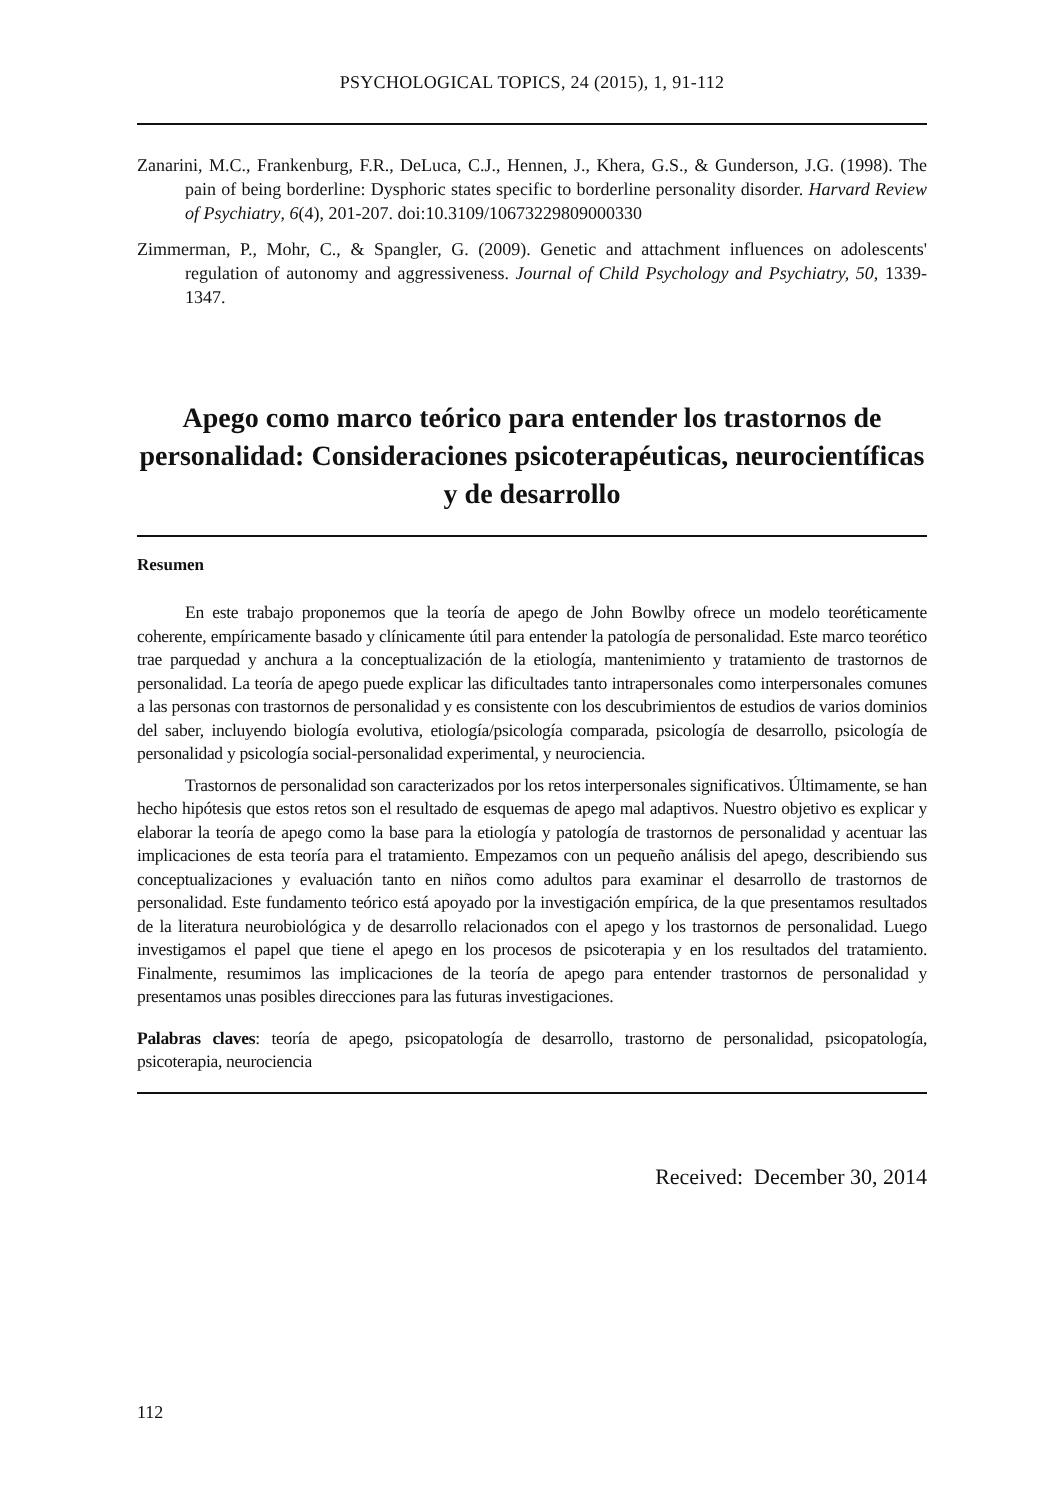PSYCHOLOGICAL TOPICS, 24 (2015), 1, 91-112
Zanarini, M.C., Frankenburg, F.R., DeLuca, C.J., Hennen, J., Khera, G.S., & Gunderson, J.G. (1998). The pain of being borderline: Dysphoric states specific to borderline personality disorder. Harvard Review of Psychiatry, 6(4), 201-207. doi:10.3109/10673229809000330
Zimmerman, P., Mohr, C., & Spangler, G. (2009). Genetic and attachment influences on adolescents' regulation of autonomy and aggressiveness. Journal of Child Psychology and Psychiatry, 50, 1339-1347.
Apego como marco teórico para entender los trastornos de personalidad: Consideraciones psicoterapéuticas, neurocientíficas y de desarrollo
Resumen
En este trabajo proponemos que la teoría de apego de John Bowlby ofrece un modelo teoréticamente coherente, empíricamente basado y clínicamente útil para entender la patología de personalidad. Este marco teorético trae parquedad y anchura a la conceptualización de la etiología, mantenimiento y tratamiento de trastornos de personalidad. La teoría de apego puede explicar las dificultades tanto intrapersonales como interpersonales comunes a las personas con trastornos de personalidad y es consistente con los descubrimientos de estudios de varios dominios del saber, incluyendo biología evolutiva, etiología/psicología comparada, psicología de desarrollo, psicología de personalidad y psicología social-personalidad experimental, y neurociencia.
Trastornos de personalidad son caracterizados por los retos interpersonales significativos. Últimamente, se han hecho hipótesis que estos retos son el resultado de esquemas de apego mal adaptivos. Nuestro objetivo es explicar y elaborar la teoría de apego como la base para la etiología y patología de trastornos de personalidad y acentuar las implicaciones de esta teoría para el tratamiento. Empezamos con un pequeño análisis del apego, describiendo sus conceptualizaciones y evaluación tanto en niños como adultos para examinar el desarrollo de trastornos de personalidad. Este fundamento teórico está apoyado por la investigación empírica, de la que presentamos resultados de la literatura neurobiológica y de desarrollo relacionados con el apego y los trastornos de personalidad. Luego investigamos el papel que tiene el apego en los procesos de psicoterapia y en los resultados del tratamiento. Finalmente, resumimos las implicaciones de la teoría de apego para entender trastornos de personalidad y presentamos unas posibles direcciones para las futuras investigaciones.
Palabras claves: teoría de apego, psicopatología de desarrollo, trastorno de personalidad, psicopatología, psicoterapia, neurociencia
Received: December 30, 2014
112